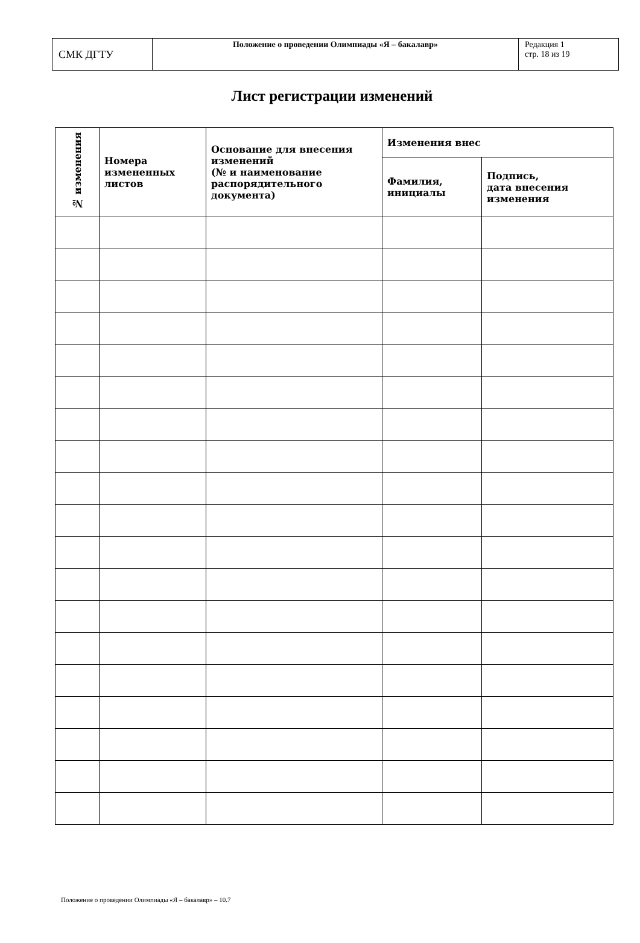| СМК ДГТУ | Положение о проведении Олимпиады «Я – бакалавр» | Редакция 1 стр. 18 из 19 |
Лист регистрации изменений
| № изменения | Номера измененных листов | Основание для внесения изменений (№ и наименование распорядительного документа) | Изменения внес | |
| --- | --- | --- | --- | --- |
| | | | Фамилия, инициалы | Подпись, дата внесения изменения |
Положение о проведении Олимпиады «Я – бакалавр» – 10.7